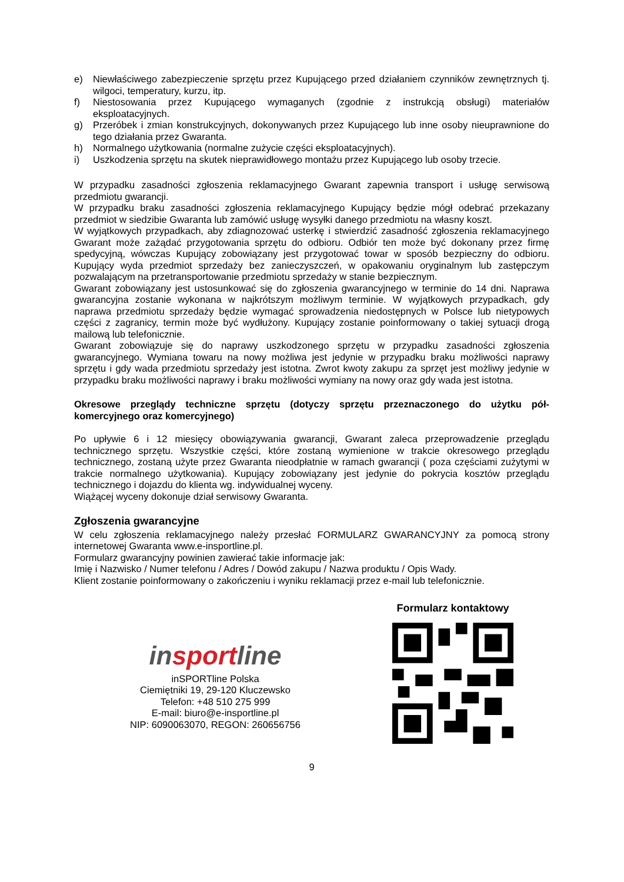e) Niewłaściwego zabezpieczenie sprzętu przez Kupującego przed działaniem czynników zewnętrznych tj. wilgoci, temperatury, kurzu, itp.
f) Niestosowania przez Kupującego wymaganych (zgodnie z instrukcją obsługi) materiałów eksploatacyjnych.
g) Przeróbek i zmian konstrukcyjnych, dokonywanych przez Kupującego lub inne osoby nieuprawnione do tego działania przez Gwaranta.
h) Normalnego użytkowania (normalne zużycie części eksploatacyjnych).
i) Uszkodzenia sprzętu na skutek nieprawidłowego montażu przez Kupującego lub osoby trzecie.
W przypadku zasadności zgłoszenia reklamacyjnego Gwarant zapewnia transport i usługę serwisową przedmiotu gwarancji.
W przypadku braku zasadności zgłoszenia reklamacyjnego Kupujący będzie mógł odebrać przekazany przedmiot w siedzibie Gwaranta lub zamówić usługę wysyłki danego przedmiotu na własny koszt.
W wyjątkowych przypadkach, aby zdiagnozować usterkę i stwierdzić zasadność zgłoszenia reklamacyjnego Gwarant może zażądać przygotowania sprzętu do odbioru. Odbiór ten może być dokonany przez firmę spedycyjną, wówczas Kupujący zobowiązany jest przygotować towar w sposób bezpieczny do odbioru. Kupujący wyda przedmiot sprzedaży bez zanieczyszczeń, w opakowaniu oryginalnym lub zastępczym pozwalającym na przetransportowanie przedmiotu sprzedaży w stanie bezpiecznym.
Gwarant zobowiązany jest ustosunkować się do zgłoszenia gwarancyjnego w terminie do 14 dni. Naprawa gwarancyjna zostanie wykonana w najkrótszym możliwym terminie. W wyjątkowych przypadkach, gdy naprawa przedmiotu sprzedaży będzie wymagać sprowadzenia niedostępnych w Polsce lub nietypowych części z zagranicy, termin może być wydłużony. Kupujący zostanie poinformowany o takiej sytuacji drogą mailową lub telefonicznie.
Gwarant zobowiązuje się do naprawy uszkodzonego sprzętu w przypadku zasadności zgłoszenia gwarancyjnego. Wymiana towaru na nowy możliwa jest jedynie w przypadku braku możliwości naprawy sprzętu i gdy wada przedmiotu sprzedaży jest istotna. Zwrot kwoty zakupu za sprzęt jest możliwy jedynie w przypadku braku możliwości naprawy i braku możliwości wymiany na nowy oraz gdy wada jest istotna.
Okresowe przeglądy techniczne sprzętu (dotyczy sprzętu przeznaczonego do użytku pół-komercyjnego oraz komercyjnego)
Po upływie 6 i 12 miesięcy obowiązywania gwarancji, Gwarant zaleca przeprowadzenie przeglądu technicznego sprzętu. Wszystkie części, które zostaną wymienione w trakcie okresowego przeglądu technicznego, zostaną użyte przez Gwaranta nieodpłatnie w ramach gwarancji ( poza częściami zużytymi w trakcie normalnego użytkowania). Kupujący zobowiązany jest jedynie do pokrycia kosztów przeglądu technicznego i dojazdu do klienta wg. indywidualnej wyceny.
Wiążącej wyceny dokonuje dział serwisowy Gwaranta.
Zgłoszenia gwarancyjne
W celu zgłoszenia reklamacyjnego należy przesłać FORMULARZ GWARANCYJNY za pomocą strony internetowej Gwaranta www.e-insportline.pl.
Formularz gwarancyjny powinien zawierać takie informacje jak:
Imię i Nazwisko / Numer telefonu / Adres / Dowód zakupu / Nazwa produktu / Opis Wady.
Klient zostanie poinformowany o zakończeniu i wyniku reklamacji przez e-mail lub telefonicznie.
insportline
inSPORTline Polska
Ciemiętniki 19, 29-120 Kluczewsko
Telefon: +48 510 275 999
E-mail: biuro@e-insportline.pl
NIP: 6090063070, REGON: 260656756
Formularz kontaktowy
9